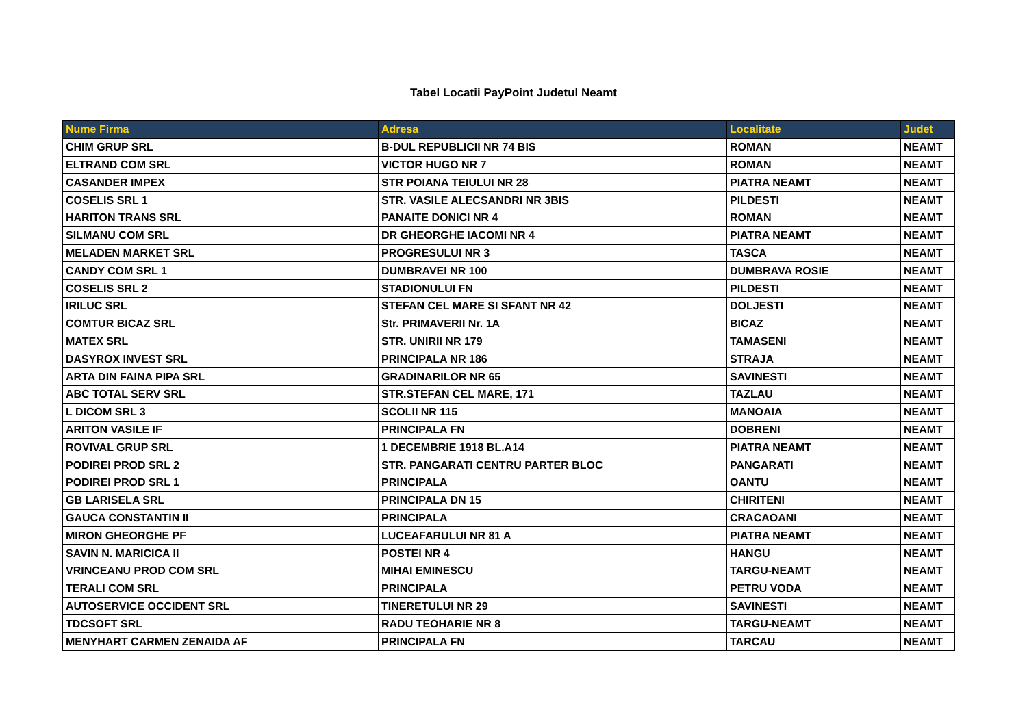Tabel Locatii PayPoint Judetul Neamt
| Nume Firma | Adresa | Localitate | Judet |
| --- | --- | --- | --- |
| CHIM GRUP SRL | B-DUL REPUBLICII NR 74 BIS | ROMAN | NEAMT |
| ELTRAND COM SRL | VICTOR HUGO NR 7 | ROMAN | NEAMT |
| CASANDER IMPEX | STR POIANA TEIULUI NR 28 | PIATRA NEAMT | NEAMT |
| COSELIS SRL 1 | STR. VASILE ALECSANDRI NR 3BIS | PILDESTI | NEAMT |
| HARITON TRANS SRL | PANAITE DONICI NR 4 | ROMAN | NEAMT |
| SILMANU COM SRL | DR GHEORGHE IACOMI NR 4 | PIATRA NEAMT | NEAMT |
| MELADEN MARKET SRL | PROGRESULUI NR 3 | TASCA | NEAMT |
| CANDY COM SRL 1 | DUMBRAVEI NR 100 | DUMBRAVA ROSIE | NEAMT |
| COSELIS SRL 2 | STADIONULUI FN | PILDESTI | NEAMT |
| IRILUC SRL | STEFAN CEL MARE SI SFANT NR 42 | DOLJESTI | NEAMT |
| COMTUR BICAZ SRL | Str. PRIMAVERII Nr. 1A | BICAZ | NEAMT |
| MATEX SRL | STR. UNIRII NR 179 | TAMASENI | NEAMT |
| DASYROX INVEST SRL | PRINCIPALA NR 186 | STRAJA | NEAMT |
| ARTA DIN FAINA PIPA SRL | GRADINARILOR NR 65 | SAVINESTI | NEAMT |
| ABC TOTAL SERV SRL | STR.STEFAN CEL MARE, 171 | TAZLAU | NEAMT |
| L DICOM SRL 3 | SCOLII NR 115 | MANOAIA | NEAMT |
| ARITON VASILE IF | PRINCIPALA FN | DOBRENI | NEAMT |
| ROVIVAL GRUP SRL | 1 DECEMBRIE 1918 BL.A14 | PIATRA NEAMT | NEAMT |
| PODIREI PROD SRL 2 | STR. PANGARATI CENTRU PARTER BLOC | PANGARATI | NEAMT |
| PODIREI PROD SRL 1 | PRINCIPALA | OANTU | NEAMT |
| GB LARISELA SRL | PRINCIPALA DN 15 | CHIRITENI | NEAMT |
| GAUCA CONSTANTIN II | PRINCIPALA | CRACAOANI | NEAMT |
| MIRON GHEORGHE PF | LUCEAFARULUI NR 81 A | PIATRA NEAMT | NEAMT |
| SAVIN N. MARICICA II | POSTEI NR 4 | HANGU | NEAMT |
| VRINCEANU PROD COM SRL | MIHAI EMINESCU | TARGU-NEAMT | NEAMT |
| TERALI COM SRL | PRINCIPALA | PETRU VODA | NEAMT |
| AUTOSERVICE OCCIDENT SRL | TINERETULUI NR 29 | SAVINESTI | NEAMT |
| TDCSOFT SRL | RADU TEOHARIE NR 8 | TARGU-NEAMT | NEAMT |
| MENYHART CARMEN ZENAIDA AF | PRINCIPALA FN | TARCAU | NEAMT |